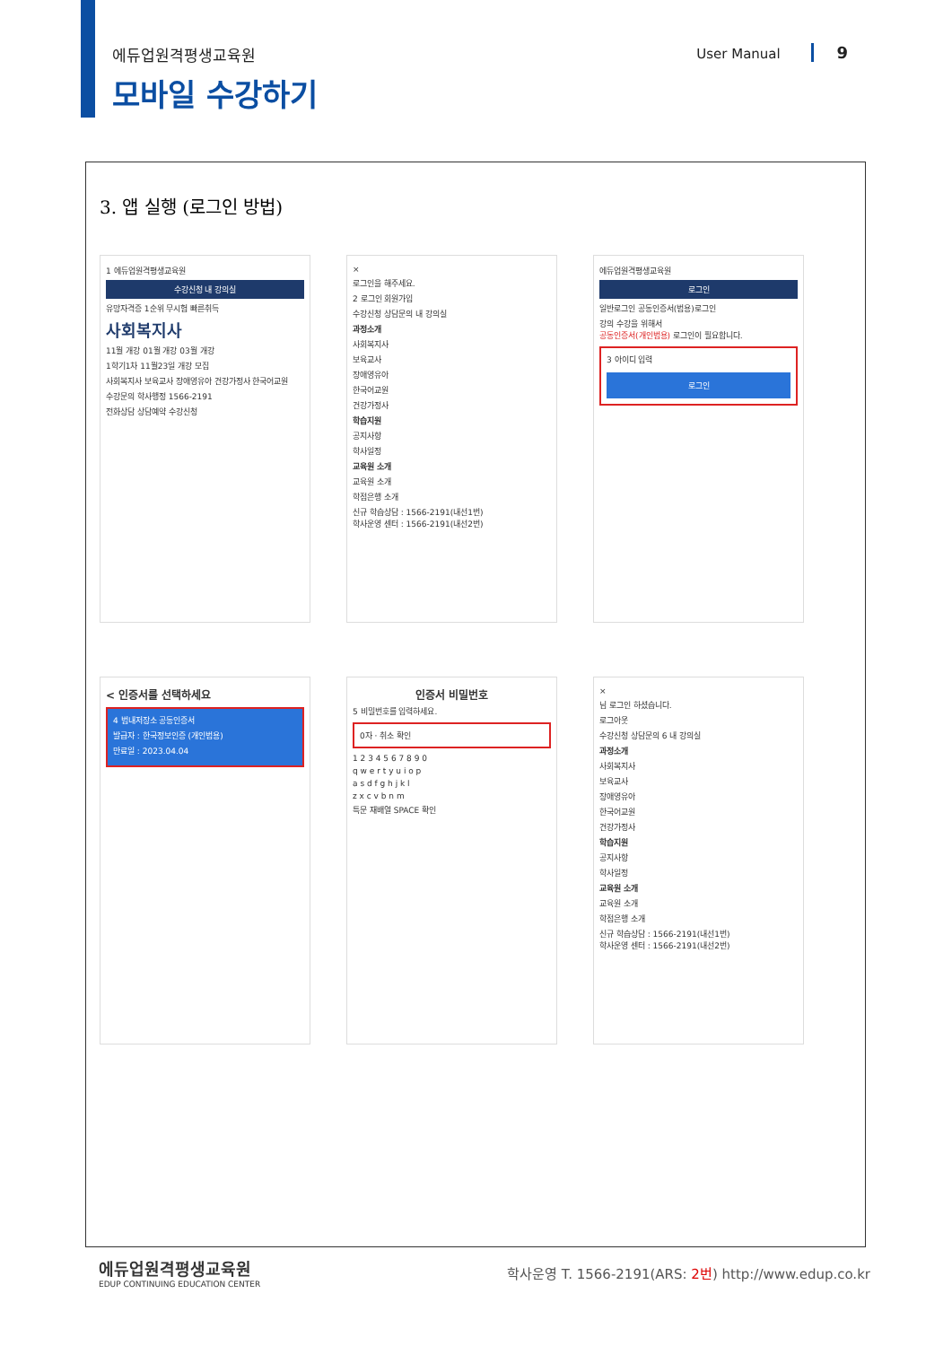에듀업원격평생교육원
모바일 수강하기
User Manual 9
3. 앱 실행 (로그인 방법)
1 에듀업원격평생교육원
수강신청 내 강의실
유망자격증 1순위 무시험 빠른취득
사회복지사
11월 개강 01월 개강 03월 개강
1학기1차 11월23일 개강 모집
사회복지사 보육교사 장애영유아 건강가정사 한국어교원
수강문의 학사행정 1566-2191
전화상담 상담예약 수강신청
×
로그인을 해주세요.
2 로그인 회원가입
수강신청 상담문의 내 강의실
과정소개
사회복지사
보육교사
장애영유아
한국어교원
건강가정사
학습지원
공지사항
학사일정
교육원 소개
교육원 소개
학점은행 소개
신규 학습상담 : 1566-2191(내선1번)
학사운영 센터 : 1566-2191(내선2번)
에듀업원격평생교육원
로그인
일반로그인 공동인증서(범용)로그인
강의 수강을 위해서
공동인증서(개인범용) 로그인이 필요합니다.
3 아이디 입력
로그인
< 인증서를 선택하세요
4 범내저장소 공동인증서
발급자 : 한국정보인증 (개인범용)
만료일 : 2023.04.04
인증서 비밀번호
5 비밀번호를 입력하세요.
0자 · 취소 확인
1 2 3 4 5 6 7 8 9 0
q w e r t y u i o p
a s d f g h j k l
z x c v b n m
특문 재배열 SPACE 확인
×
님 로그인 하셨습니다.
로그아웃
수강신청 상담문의 6 내 강의실
과정소개
사회복지사
보육교사
장애영유아
한국어교원
건강가정사
학습지원
공지사항
학사일정
교육원 소개
교육원 소개
학점은행 소개
신규 학습상담 : 1566-2191(내선1번)
학사운영 센터 : 1566-2191(내선2번)
에듀업원격평생교육원
EDUP CONTINUING EDUCATION CENTER
학사운영 T. 1566-2191(ARS: 2번) http://www.edup.co.kr